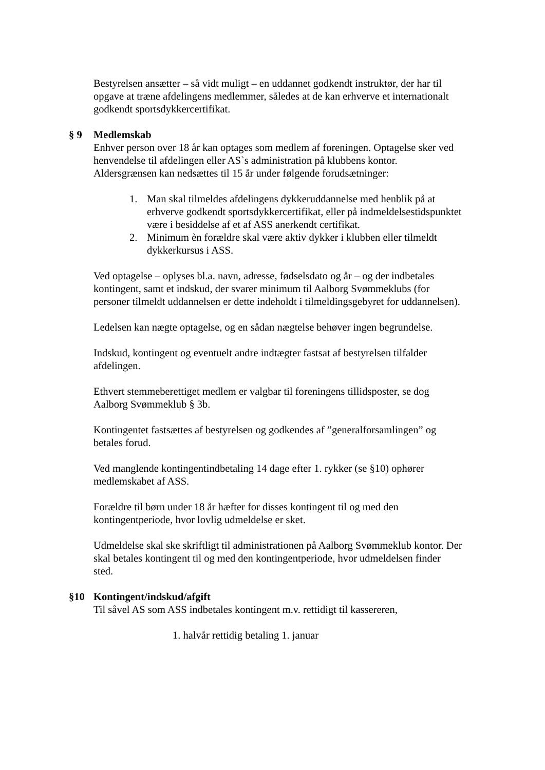Bestyrelsen ansætter – så vidt muligt – en uddannet godkendt instruktør, der har til opgave at træne afdelingens medlemmer, således at de kan erhverve et internationalt godkendt sportsdykkercertifikat.
§ 9 Medlemskab
Enhver person over 18 år kan optages som medlem af foreningen. Optagelse sker ved henvendelse til afdelingen eller AS`s administration på klubbens kontor.
Aldersgrænsen kan nedsættes til 15 år under følgende forudsætninger:
1. Man skal tilmeldes afdelingens dykkeruddannelse med henblik på at erhverve godkendt sportsdykkercertifikat, eller på indmeldelsestidspunktet være i besiddelse af et af ASS anerkendt certifikat.
2. Minimum èn forældre skal være aktiv dykker i klubben eller tilmeldt dykkerkursus i ASS.
Ved optagelse – oplyses bl.a. navn, adresse, fødselsdato og år – og der indbetales kontingent, samt et indskud, der svarer minimum til Aalborg Svømmeklubs (for personer tilmeldt uddannelsen er dette indeholdt i tilmeldingsgebyret for uddannelsen).
Ledelsen kan nægte optagelse, og en sådan nægtelse behøver ingen begrundelse.
Indskud, kontingent og eventuelt andre indtægter fastsat af bestyrelsen tilfalder afdelingen.
Ethvert stemmeberettiget medlem er valgbar til foreningens tillidsposter, se dog Aalborg Svømmeklub § 3b.
Kontingentet fastsættes af bestyrelsen og godkendes af ”generalforsamlingen” og betales forud.
Ved manglende kontingentindbetaling 14 dage efter 1. rykker (se §10) ophører medlemskabet af ASS.
Forældre til børn under 18 år hæfter for disses kontingent til og med den kontingentperiode, hvor lovlig udmeldelse er sket.
Udmeldelse skal ske skriftligt til administrationen på Aalborg Svømmeklub kontor. Der skal betales kontingent til og med den kontingentperiode, hvor udmeldelsen finder sted.
§10 Kontingent/indskud/afgift
Til såvel AS som ASS indbetales kontingent m.v. rettidigt til kassereren,
1. halvår rettidig betaling 1. januar